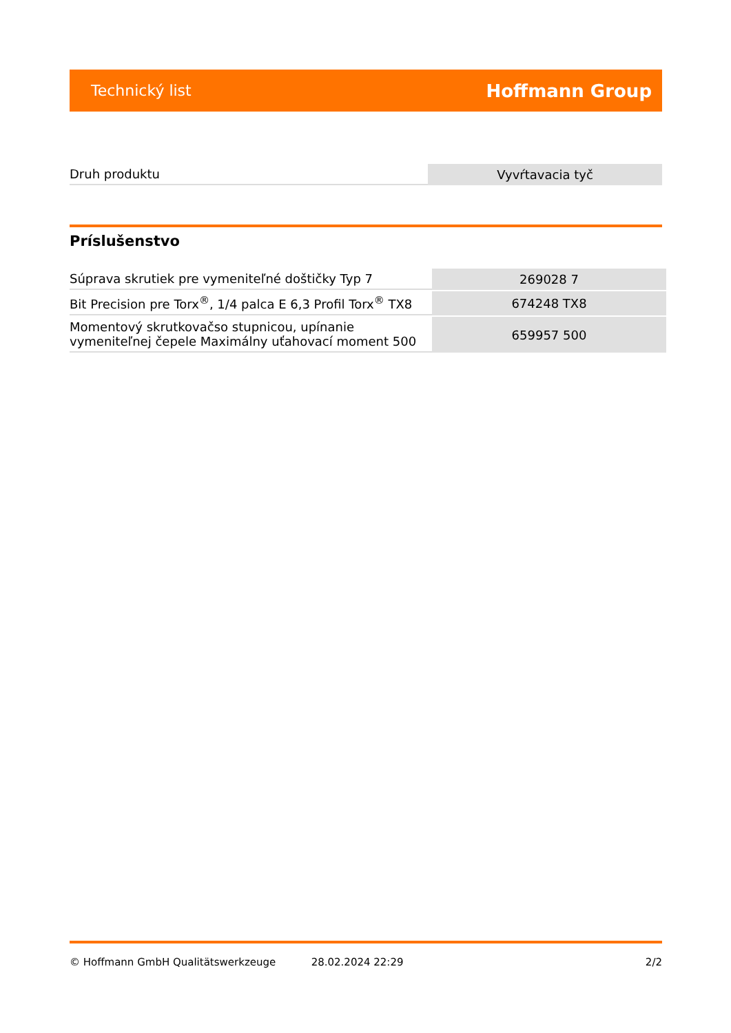Technický list Hoffmann Group
| Druh produktu | Vyvŕtavacia tyč |
Príslušenstvo
| Súprava skrutiek pre vymeniteľné doštičky Typ 7 | 269028 7 |
| Bit Precision pre Torx<sup>®</sup>, 1/4 palca E 6,3 Profil Torx<sup>®</sup> TX8 | 674248 TX8 |
| Momentový skrutkovačso stupnicou, upínanie vymeniteľnej čepele Maximálny uťahovací moment 500 | 659957 500 |
© Hoffmann GmbH Qualitätswerkzeuge 28.02.2024 22:29 2/2